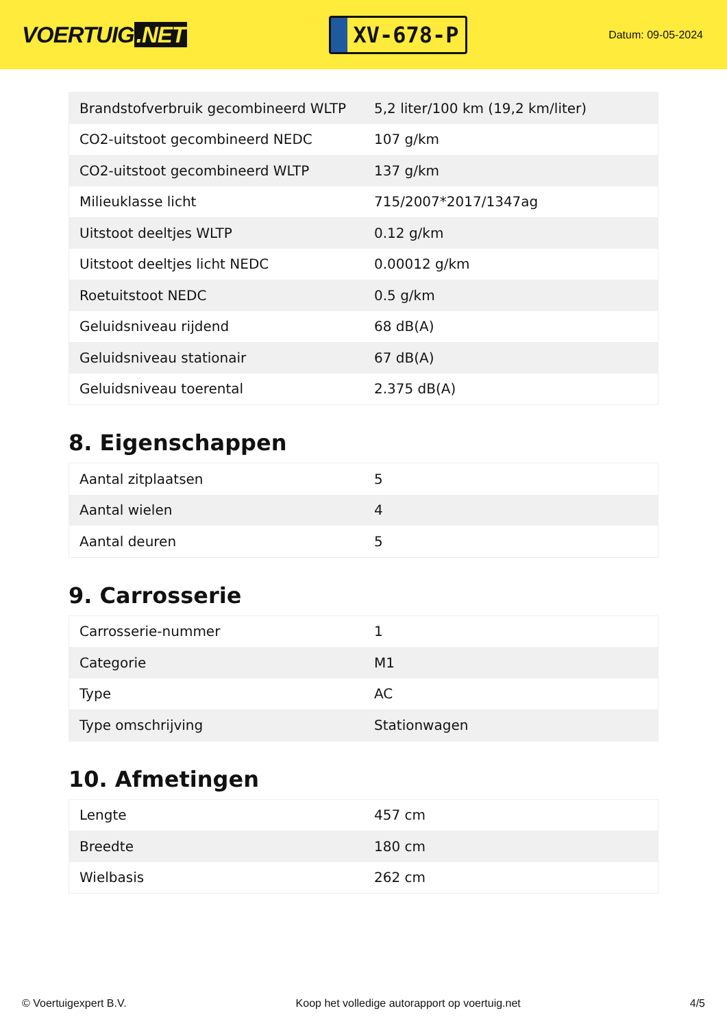VOERTUIG.NET
XV-678-P
Datum: 09-05-2024
| Brandstofverbruik gecombineerd WLTP | 5,2 liter/100 km (19,2 km/liter) |
| CO2-uitstoot gecombineerd NEDC | 107 g/km |
| CO2-uitstoot gecombineerd WLTP | 137 g/km |
| Milieuklasse licht | 715/2007*2017/1347ag |
| Uitstoot deeltjes WLTP | 0.12 g/km |
| Uitstoot deeltjes licht NEDC | 0.00012 g/km |
| Roetuitstoot NEDC | 0.5 g/km |
| Geluidsniveau rijdend | 68 dB(A) |
| Geluidsniveau stationair | 67 dB(A) |
| Geluidsniveau toerental | 2.375 dB(A) |
8. Eigenschappen
| Aantal zitplaatsen | 5 |
| Aantal wielen | 4 |
| Aantal deuren | 5 |
9. Carrosserie
| Carrosserie-nummer | 1 |
| Categorie | M1 |
| Type | AC |
| Type omschrijving | Stationwagen |
10. Afmetingen
| Lengte | 457 cm |
| Breedte | 180 cm |
| Wielbasis | 262 cm |
© Voertuigexpert B.V. Koop het volledige autorapport op voertuig.net 4/5